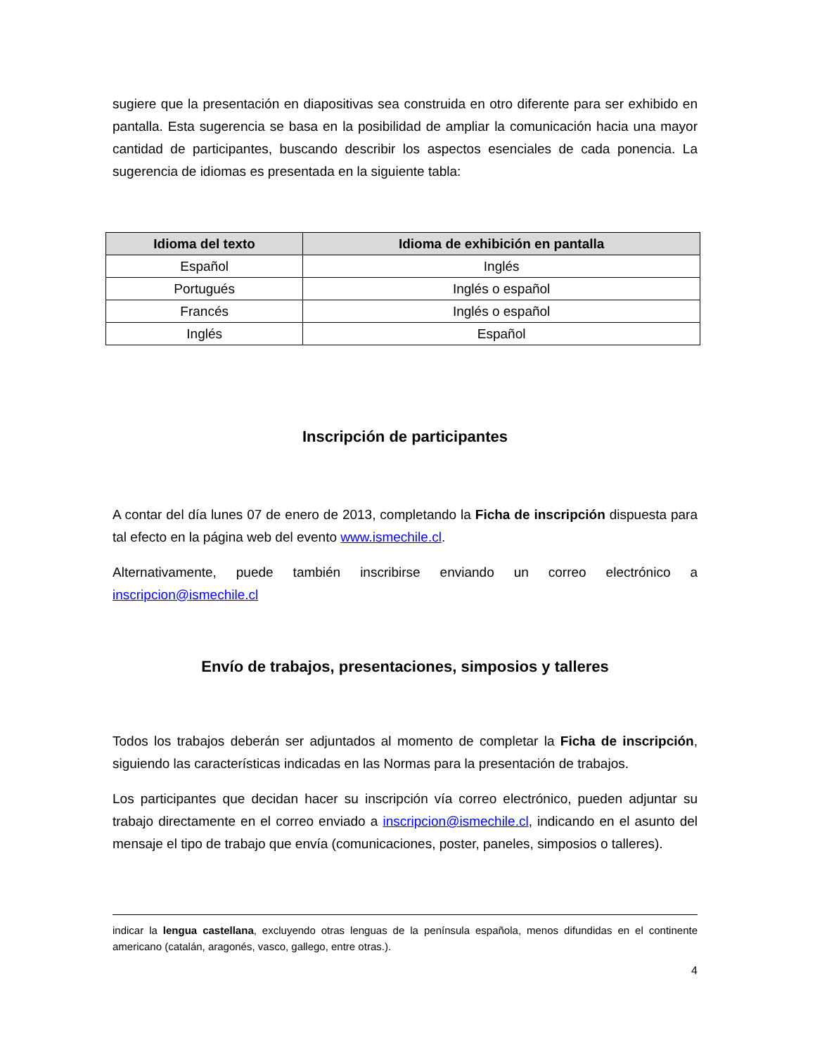sugiere que la presentación en diapositivas sea construida en otro diferente para ser exhibido en pantalla. Esta sugerencia se basa en la posibilidad de ampliar la comunicación hacia una mayor cantidad de participantes, buscando describir los aspectos esenciales de cada ponencia. La sugerencia de idiomas es presentada en la siguiente tabla:
| Idioma del texto | Idioma de exhibición en pantalla |
| --- | --- |
| Español | Inglés |
| Portugués | Inglés o español |
| Francés | Inglés o español |
| Inglés | Español |
Inscripción de participantes
A contar del día lunes 07 de enero de 2013, completando la Ficha de inscripción dispuesta para tal efecto en la página web del evento www.ismechile.cl.
Alternativamente, puede también inscribirse enviando un correo electrónico a inscripcion@ismechile.cl
Envío de trabajos, presentaciones, simposios y talleres
Todos los trabajos deberán ser adjuntados al momento de completar la Ficha de inscripción, siguiendo las características indicadas en las Normas para la presentación de trabajos.
Los participantes que decidan hacer su inscripción vía correo electrónico, pueden adjuntar su trabajo directamente en el correo enviado a inscripcion@ismechile.cl, indicando en el asunto del mensaje el tipo de trabajo que envía (comunicaciones, poster, paneles, simposios o talleres).
indicar la lengua castellana, excluyendo otras lenguas de la península española, menos difundidas en el continente americano (catalán, aragonés, vasco, gallego, entre otras.).
4